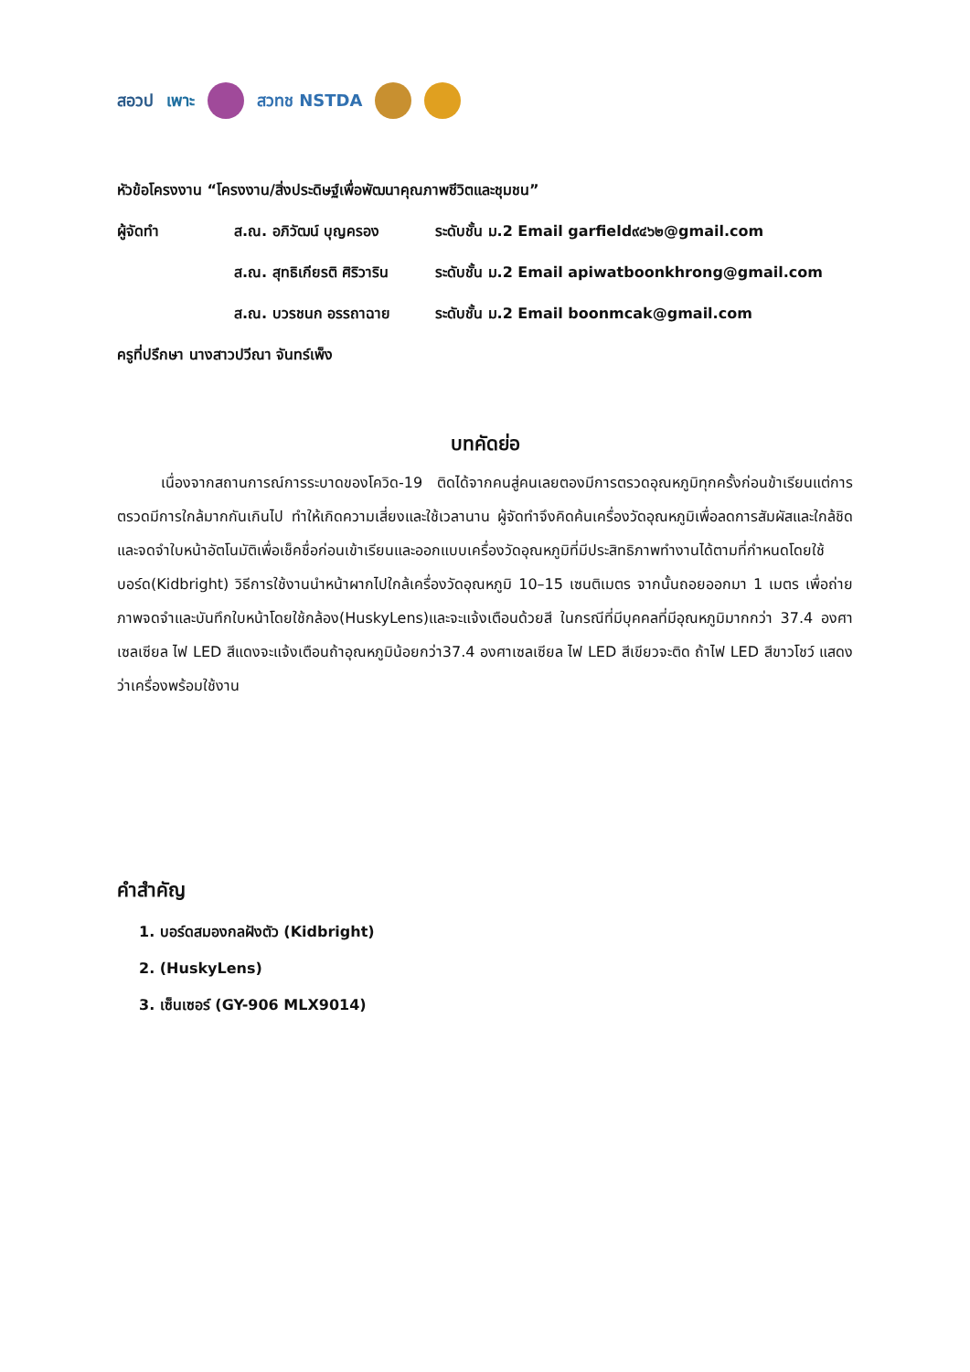สอวป เพาะ สวทช NSTDA
หัวข้อโครงงาน “โครงงาน/สิ่งประดิษฐ์เพื่อพัฒนาคุณภาพชีวิตและชุมชน”
ผู้จัดทำ ส.ณ. อภิวัฒน์ บุญครอง ระดับชั้น ม.2 Email garfield๙๔๖๒@gmail.com
ส.ณ. สุทธิเกียรติ ศิริวาริน ระดับชั้น ม.2 Email apiwatboonkhrong@gmail.com
ส.ณ. บวรชนก อรรถาฉาย ระดับชั้น ม.2 Email boonmcak@gmail.com
ครูที่ปรึกษา นางสาวปวีณา จันทร์เพ็ง
บทคัดย่อ
เนื่องจากสถานการณ์การระบาดของโควิด-19 ติดได้จากคนสู่คนเลยตองมีการตรวดอุณหภูมิทุกครั้งก่อนข้าเรียนแต่การตรวดมีการใกล้มากกันเกินไป ทำให้เกิดความเสี่ยงและใช้เวลานาน ผู้จัดทำจึงคิดค้นเครื่องวัดอุณหภูมิเพื่อลดการสัมผัสและใกล้ชิดและจดจำใบหน้าอัตโนมัติเพื่อเช็คชื่อก่อนเข้าเรียนและออกแบบเครื่องวัดอุณหภูมิที่มีประสิทธิภาพทำงานได้ตามที่กำหนดโดยใช้บอร์ด(Kidbright) วิธีการใช้งานนำหน้าผากไปใกล้เครื่องวัดอุณหภูมิ 10–15 เซนติเมตร จากนั้นถอยออกมา 1 เมตร เพื่อถ่ายภาพจดจำและบันทึกใบหน้าโดยใช้กล้อง(HuskyLens)และจะแจ้งเตือนด้วยสี ในกรณีที่มีบุคคลที่มีอุณหภูมิมากกว่า 37.4 องศาเซลเซียล ไฟ LED สีแดงจะแจ้งเตือนถ้าอุณหภูมิน้อยกว่า37.4 องศาเซลเซียล ไฟ LED สีเขียวจะติด ถ้าไฟ LED สีขาวโชว์ แสดงว่าเครื่องพร้อมใช้งาน
คำสำคัญ
1. บอร์ดสมองกลฝังตัว (Kidbright)
2. (HuskyLens)
3. เซ็นเซอร์ (GY-906 MLX9014)